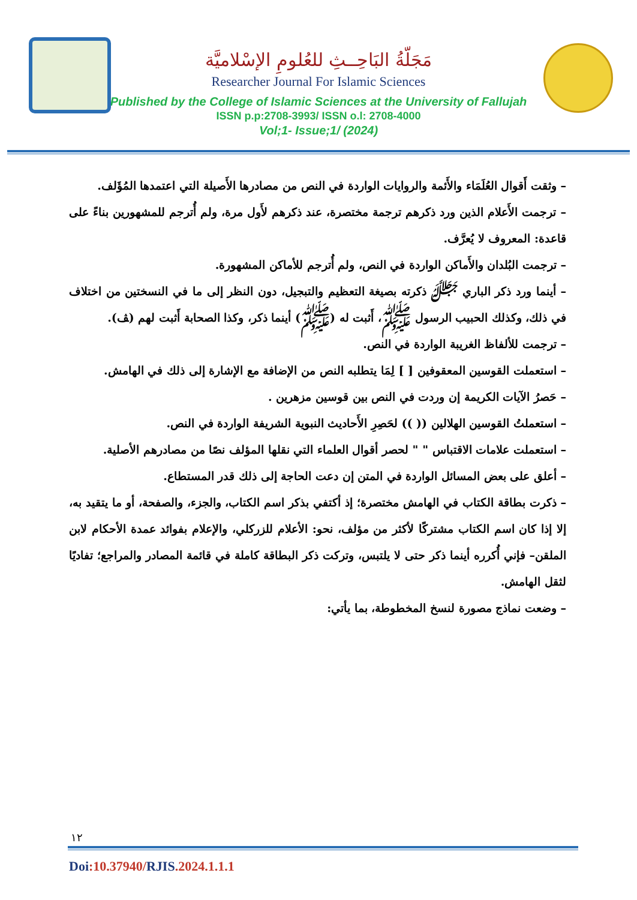مَجَلّةُ البَاحِــثِ للعُلومِ الإسْلاميَّة
Researcher Journal For Islamic Sciences
Published by the College of Islamic Sciences at the University of Fallujah
ISSN p.p:2708-3993/ ISSN o.l: 2708-4000
Vol;1- Issue;1/ (2024)
– وثقت أَقوال العُلَمَاء والأَئمة والروايات الواردة في النص من مصادرها الأَصيلة التي اعتمدها المُؤَلف.
– ترجمت الأَعلام الذين ورد ذكرهم ترجمة مختصرة، عند ذكرهم لأَول مرة، ولم أُترجم للمشهورين بناءً على قاعدة: المعروف لا يُعرَّف.
– ترجمت البُلدان والأَماكن الواردة في النص، ولم أُترجم للأماكن المشهورة.
– أينما ورد ذكر الباري ﷻ ذكرته بصيغة التعظيم والتبجيل، دون النظر إلى ما في النسختين من اختلاف في ذلك، وكذلك الحبيب الرسول ﷺ، أَثبت له (ﷺ) أينما ذكر، وكذا الصحابة أَثبت لهم (ﭫ).
– ترجمت للألفاظ الغريبة الواردة في النص.
– استعملت القوسين المعقوفين [ ] لِمَا يتطلبه النص من الإضافة مع الإشارة إلى ذلك في الهامش.
– حَصرُ الآيات الكريمة إن وردت في النص بين قوسين مزهرين .
– استعملتُ القوسين الهلالين (( )) لحَصِرِ الأَحاديث النبوية الشريفة الواردة في النص.
– استعملت علامات الاقتباس " " لحصر أقوال العلماء التي نقلها المؤلف نصًا من مصادرهم الأصلية.
– أعلق على بعض المسائل الواردة في المتن إن دعت الحاجة إلى ذلك قدر المستطاع.
– ذكرت بطاقة الكتاب في الهامش مختصرة؛ إذ أكتفي بذكر اسم الكتاب، والجزء، والصفحة، أو ما يتقيد به، إلا إذا كان اسم الكتاب مشتركًا لأكثر من مؤلف، نحو: الأعلام للزركلي، والإعلام بفوائد عمدة الأحكام لابن الملقن– فإني أُكرره أينما ذكر حتى لا يلتبس، وتركت ذكر البطاقة كاملة في قائمة المصادر والمراجع؛ تفاديًا لثقل الهامش.
– وضعت نماذج مصورة لنسخ المخطوطة، بما يأتي:
١٢
Doi:10.37940/RJIS.2024.1.1.1